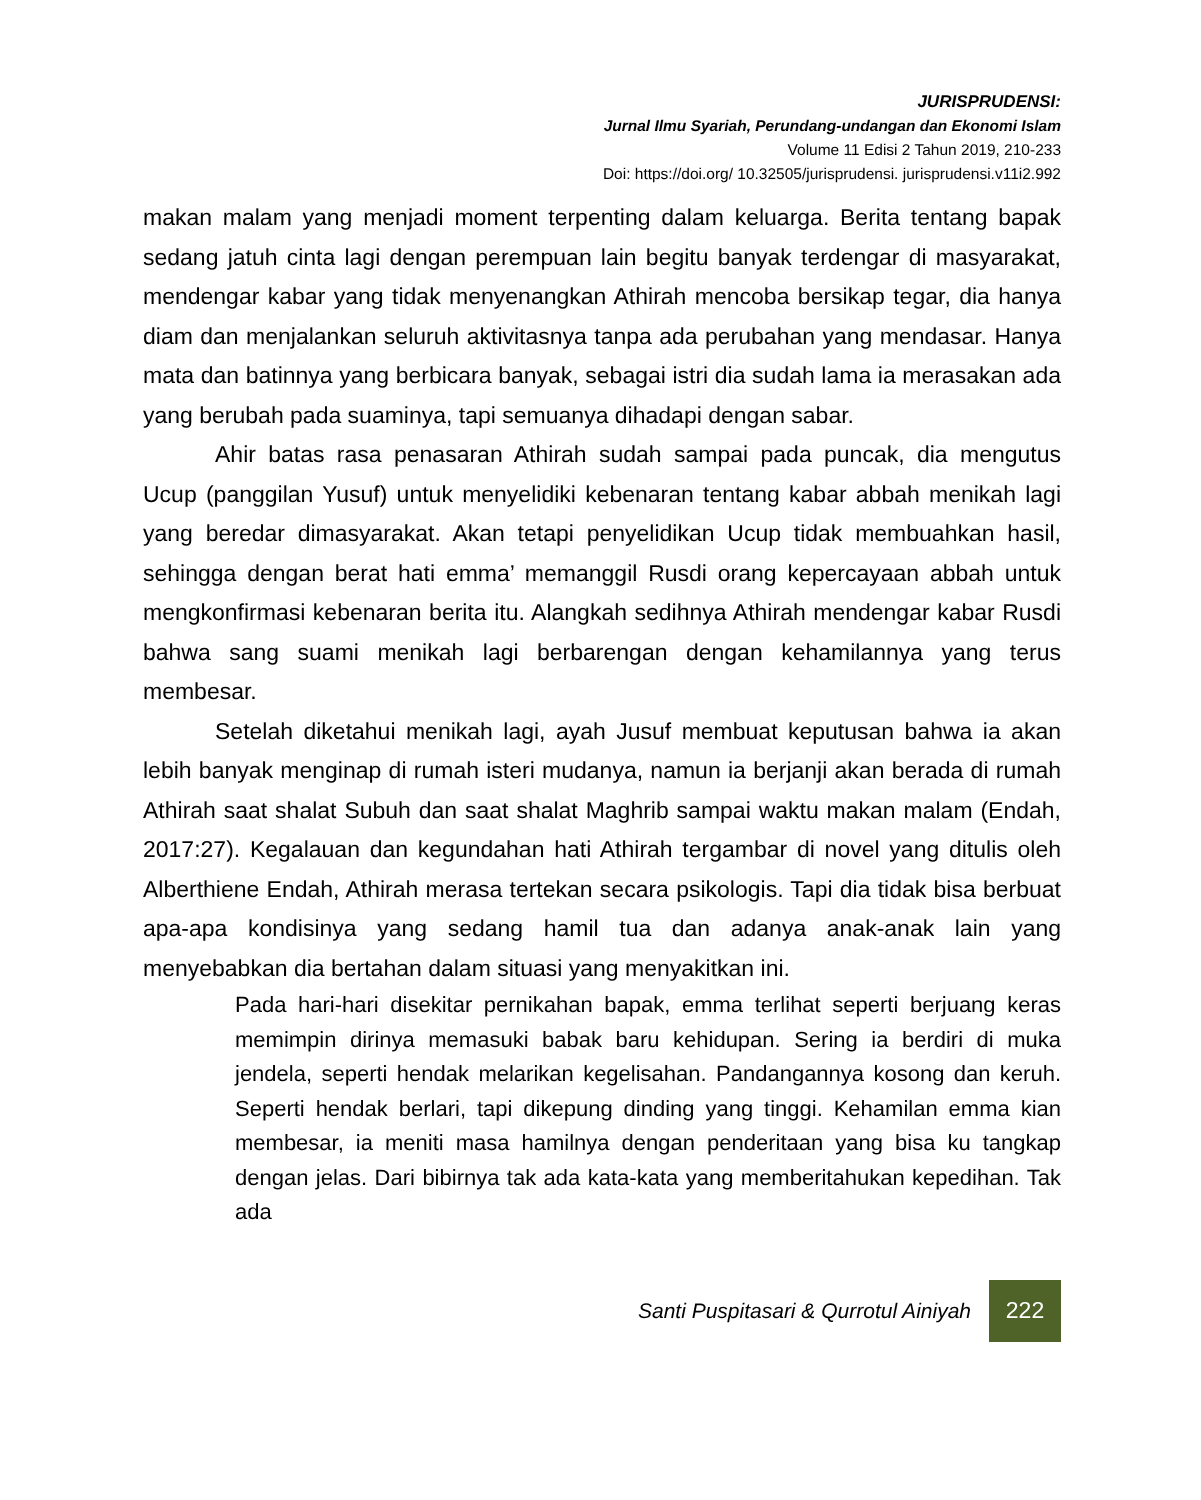JURISPRUDENSI:
Jurnal Ilmu Syariah, Perundang-undangan dan Ekonomi Islam
Volume 11 Edisi 2 Tahun 2019, 210-233
Doi: https://doi.org/ 10.32505/jurisprudensi. jurisprudensi.v11i2.992
makan malam yang menjadi moment terpenting dalam keluarga. Berita tentang bapak sedang jatuh cinta lagi dengan perempuan lain begitu banyak terdengar di masyarakat, mendengar kabar yang tidak menyenangkan Athirah mencoba bersikap tegar, dia hanya diam dan menjalankan seluruh aktivitasnya tanpa ada perubahan yang mendasar. Hanya mata dan batinnya yang berbicara banyak, sebagai istri dia sudah lama ia merasakan ada yang berubah pada suaminya, tapi semuanya dihadapi dengan sabar.
Ahir batas rasa penasaran Athirah sudah sampai pada puncak, dia mengutus Ucup (panggilan Yusuf) untuk menyelidiki kebenaran tentang kabar abbah menikah lagi yang beredar dimasyarakat. Akan tetapi penyelidikan Ucup tidak membuahkan hasil, sehingga dengan berat hati emma’ memanggil Rusdi orang kepercayaan abbah untuk mengkonfirmasi kebenaran berita itu. Alangkah sedihnya Athirah mendengar kabar Rusdi bahwa sang suami menikah lagi berbarengan dengan kehamilannya yang terus membesar.
Setelah diketahui menikah lagi, ayah Jusuf membuat keputusan bahwa ia akan lebih banyak menginap di rumah isteri mudanya, namun ia berjanji akan berada di rumah Athirah saat shalat Subuh dan saat shalat Maghrib sampai waktu makan malam (Endah, 2017:27). Kegalauan dan kegundahan hati Athirah tergambar di novel yang ditulis oleh Alberthiene Endah, Athirah merasa tertekan secara psikologis. Tapi dia tidak bisa berbuat apa-apa kondisinya yang sedang hamil tua dan adanya anak-anak lain yang menyebabkan dia bertahan dalam situasi yang menyakitkan ini.
Pada hari-hari disekitar pernikahan bapak, emma terlihat seperti berjuang keras memimpin dirinya memasuki babak baru kehidupan. Sering ia berdiri di muka jendela, seperti hendak melarikan kegelisahan. Pandangannya kosong dan keruh. Seperti hendak berlari, tapi dikepung dinding yang tinggi. Kehamilan emma kian membesar, ia meniti masa hamilnya dengan penderitaan yang bisa ku tangkap dengan jelas. Dari bibirnya tak ada kata-kata yang memberitahukan kepedihan. Tak ada
Santi Puspitasari & Qurrotul Ainiyah 222